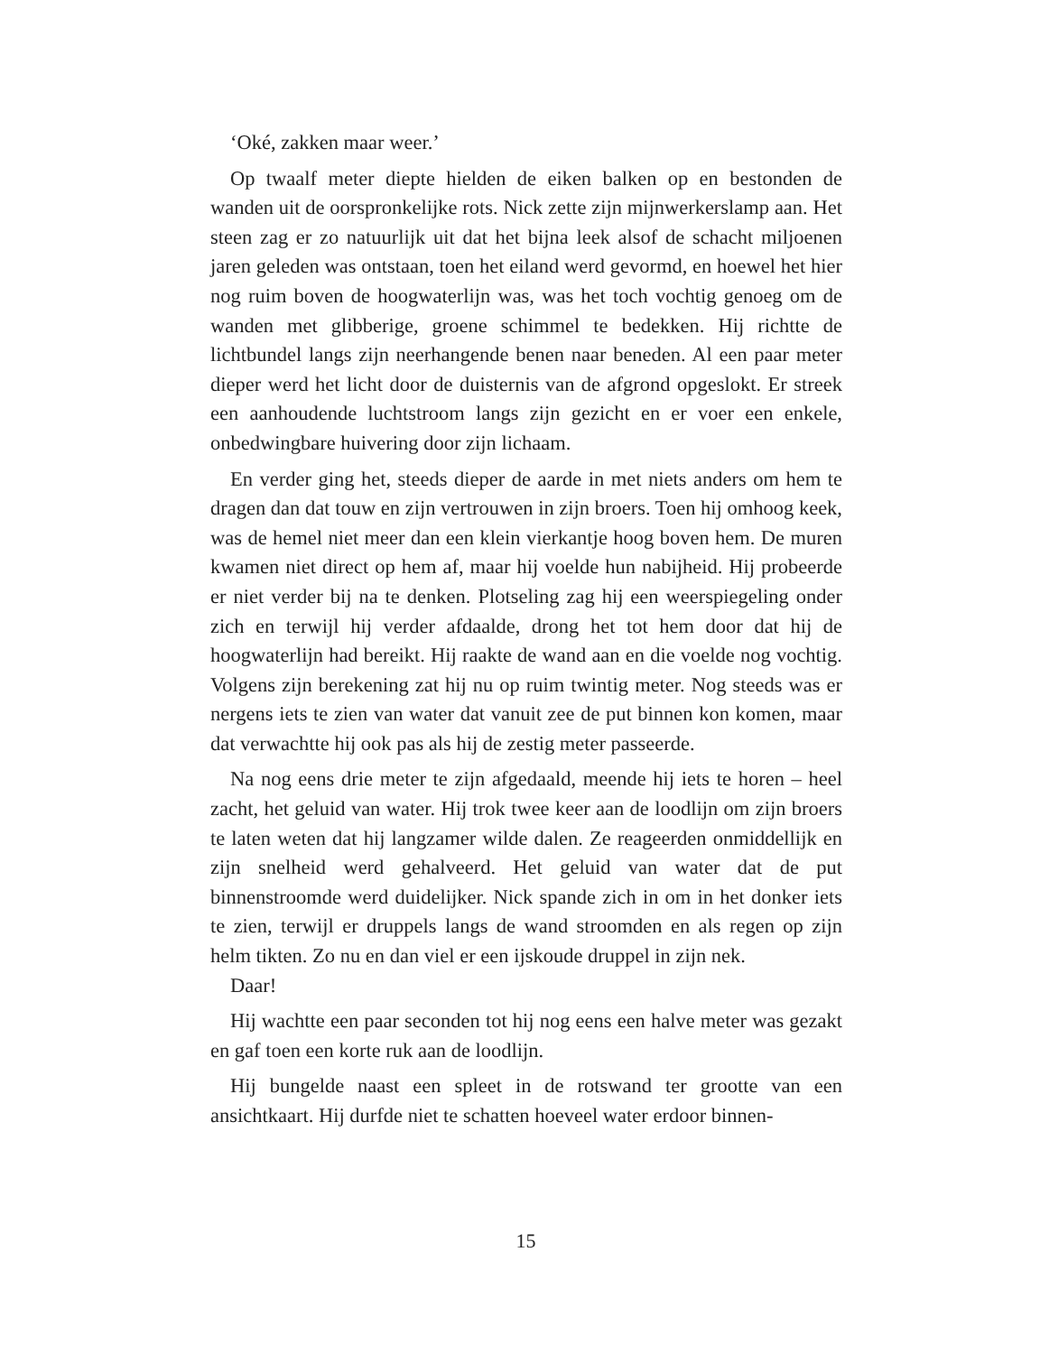‘Oké, zakken maar weer.’
Op twaalf meter diepte hielden de eiken balken op en bestonden de wanden uit de oorspronkelijke rots. Nick zette zijn mijnwerkerslamp aan. Het steen zag er zo natuurlijk uit dat het bijna leek alsof de schacht miljoenen jaren geleden was ontstaan, toen het eiland werd gevormd, en hoewel het hier nog ruim boven de hoogwaterlijn was, was het toch vochtig genoeg om de wanden met glibberige, groene schimmel te bedekken. Hij richtte de lichtbundel langs zijn neerhangende benen naar beneden. Al een paar meter dieper werd het licht door de duisternis van de afgrond opgeslokt. Er streek een aanhoudende luchtstroom langs zijn gezicht en er voer een enkele, onbedwingbare huivering door zijn lichaam.
En verder ging het, steeds dieper de aarde in met niets anders om hem te dragen dan dat touw en zijn vertrouwen in zijn broers. Toen hij omhoog keek, was de hemel niet meer dan een klein vierkantje hoog boven hem. De muren kwamen niet direct op hem af, maar hij voelde hun nabijheid. Hij probeerde er niet verder bij na te denken. Plotseling zag hij een weerspiegeling onder zich en terwijl hij verder afdaalde, drong het tot hem door dat hij de hoogwaterlijn had bereikt. Hij raakte de wand aan en die voelde nog vochtig. Volgens zijn berekening zat hij nu op ruim twintig meter. Nog steeds was er nergens iets te zien van water dat vanuit zee de put binnen kon komen, maar dat verwachtte hij ook pas als hij de zestig meter passeerde.
Na nog eens drie meter te zijn afgedaald, meende hij iets te horen – heel zacht, het geluid van water. Hij trok twee keer aan de loodlijn om zijn broers te laten weten dat hij langzamer wilde dalen. Ze reageerden onmiddellijk en zijn snelheid werd gehalveerd. Het geluid van water dat de put binnenstroomde werd duidelijker. Nick spande zich in om in het donker iets te zien, terwijl er druppels langs de wand stroomden en als regen op zijn helm tikten. Zo nu en dan viel er een ijskoude druppel in zijn nek.
Daar!
Hij wachtte een paar seconden tot hij nog eens een halve meter was gezakt en gaf toen een korte ruk aan de loodlijn.
Hij bungelde naast een spleet in de rotswand ter grootte van een ansichtkaart. Hij durfde niet te schatten hoeveel water erdoor binnen-
15